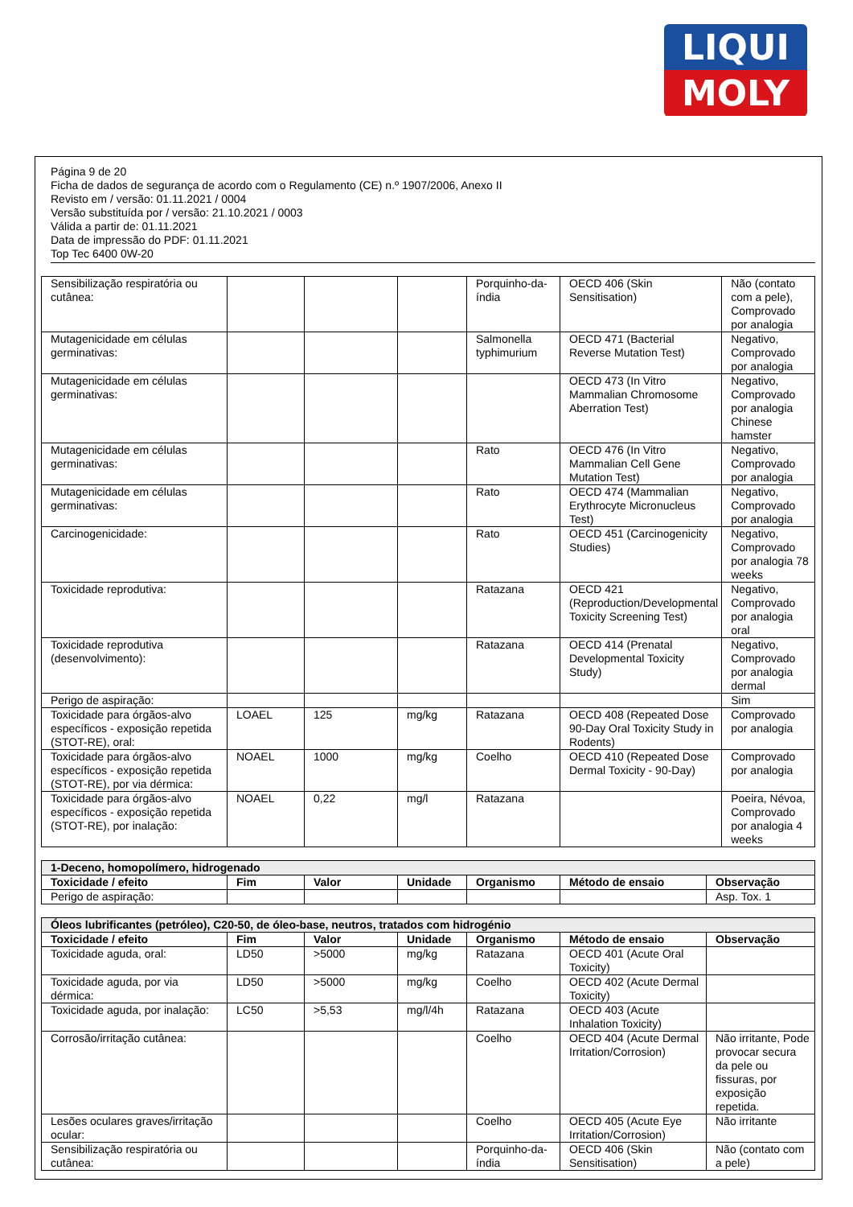LIQUI
MOLY
Página 9 de 20
Ficha de dados de segurança de acordo com o Regulamento (CE) n.º 1907/2006, Anexo II
Revisto em / versão: 01.11.2021 / 0004
Versão substituída por / versão: 21.10.2021 / 0003
Válida a partir de: 01.11.2021
Data de impressão do PDF: 01.11.2021
Top Tec 6400 0W-20
| Sensibilização respiratória ou cutânea: | | | | Porquinho-da-índia | OECD 406 (Skin Sensitisation) | Não (contato com a pele), Comprovado por analogia |
| Mutagenicidade em células germinativas: | | | | Salmonella typhimurium | OECD 471 (Bacterial Reverse Mutation Test) | Negativo, Comprovado por analogia |
| Mutagenicidade em células germinativas: | | | | | OECD 473 (In Vitro Mammalian Chromosome Aberration Test) | Negativo, Comprovado por analogia Chinese hamster |
| Mutagenicidade em células germinativas: | | | | Rato | OECD 476 (In Vitro Mammalian Cell Gene Mutation Test) | Negativo, Comprovado por analogia |
| Mutagenicidade em células germinativas: | | | | Rato | OECD 474 (Mammalian Erythrocyte Micronucleus Test) | Negativo, Comprovado por analogia |
| Carcinogenicidade: | | | | Rato | OECD 451 (Carcinogenicity Studies) | Negativo, Comprovado por analogia 78 weeks |
| Toxicidade reprodutiva: | | | | Ratazana | OECD 421 (Reproduction/Developmental Toxicity Screening Test) | Negativo, Comprovado por analogia oral |
| Toxicidade reprodutiva (desenvolvimento): | | | | Ratazana | OECD 414 (Prenatal Developmental Toxicity Study) | Negativo, Comprovado por analogia dermal |
| Perigo de aspiração: | | | | | | Sim |
| Toxicidade para órgãos-alvo específicos - exposição repetida (STOT-RE), oral: | LOAEL | 125 | mg/kg | Ratazana | OECD 408 (Repeated Dose 90-Day Oral Toxicity Study in Rodents) | Comprovado por analogia |
| Toxicidade para órgãos-alvo específicos - exposição repetida (STOT-RE), por via dérmica: | NOAEL | 1000 | mg/kg | Coelho | OECD 410 (Repeated Dose Dermal Toxicity - 90-Day) | Comprovado por analogia |
| Toxicidade para órgãos-alvo específicos - exposição repetida (STOT-RE), por inalação: | NOAEL | 0,22 | mg/l | Ratazana | | Poeira, Névoa, Comprovado por analogia 4 weeks |
| 1-Deceno, homopolímero, hidrogenado | | | | | | |
| Toxicidade / efeito | Fim | Valor | Unidade | Organismo | Método de ensaio | Observação |
| Perigo de aspiração: | | | | | | Asp. Tox. 1 |
| Óleos lubrificantes (petróleo), C20-50, de óleo-base, neutros, tratados com hidrogénio | | | | | | |
| Toxicidade / efeito | Fim | Valor | Unidade | Organismo | Método de ensaio | Observação |
| Toxicidade aguda, oral: | LD50 | >5000 | mg/kg | Ratazana | OECD 401 (Acute Oral Toxicity) | |
| Toxicidade aguda, por via dérmica: | LD50 | >5000 | mg/kg | Coelho | OECD 402 (Acute Dermal Toxicity) | |
| Toxicidade aguda, por inalação: | LC50 | >5,53 | mg/l/4h | Ratazana | OECD 403 (Acute Inhalation Toxicity) | |
| Corrosão/irritação cutânea: | | | | Coelho | OECD 404 (Acute Dermal Irritation/Corrosion) | Não irritante, Pode provocar secura da pele ou fissuras, por exposição repetida. |
| Lesões oculares graves/irritação ocular: | | | | Coelho | OECD 405 (Acute Eye Irritation/Corrosion) | Não irritante |
| Sensibilização respiratória ou cutânea: | | | | Porquinho-da-índia | OECD 406 (Skin Sensitisation) | Não (contato com a pele) |